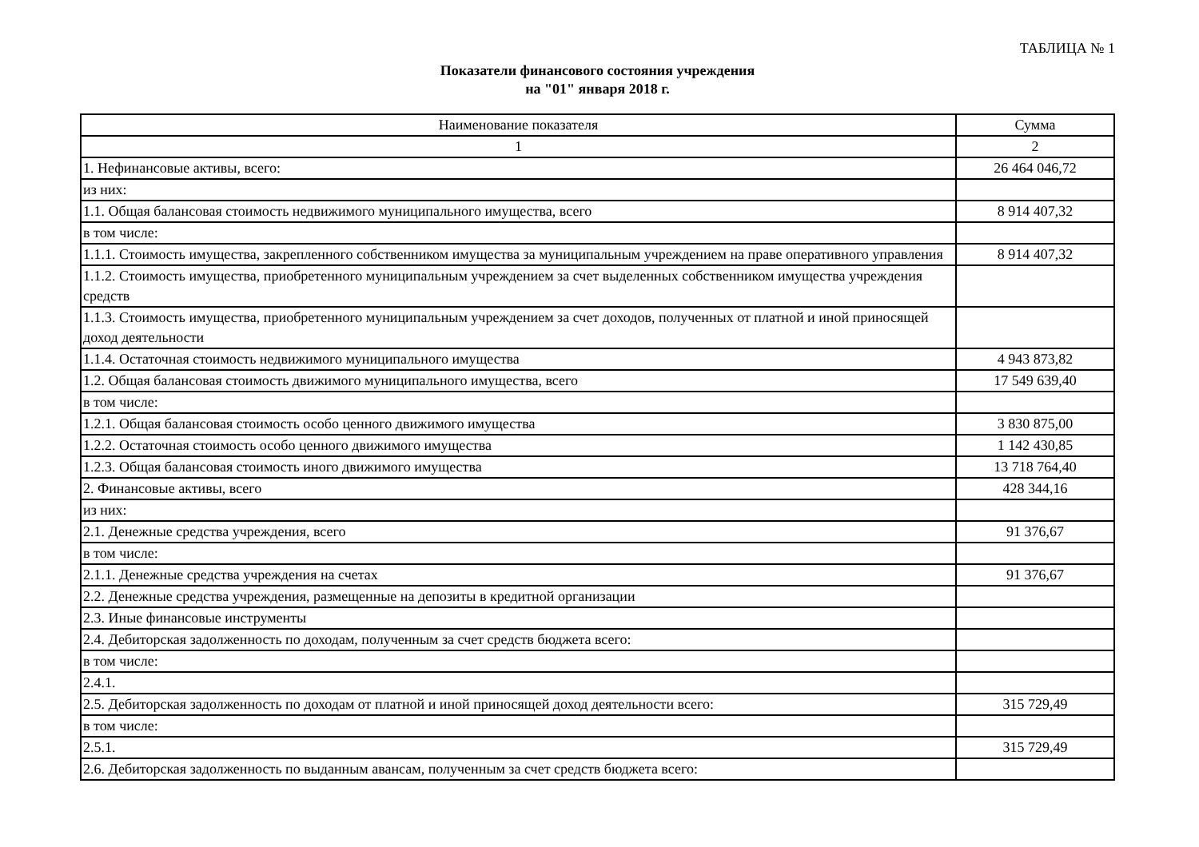ТАБЛИЦА № 1
Показатели финансового состояния учреждения
на "01" января 2018 г.
| Наименование показателя | Сумма |
| --- | --- |
| 1 | 2 |
| 1. Нефинансовые активы, всего: | 26 464 046,72 |
| из них: | |
| 1.1. Общая балансовая стоимость недвижимого муниципального имущества, всего | 8 914 407,32 |
| в том числе: | |
| 1.1.1. Стоимость имущества, закрепленного собственником имущества за муниципальным учреждением на праве оперативного управления | 8 914 407,32 |
| 1.1.2. Стоимость имущества, приобретенного муниципальным учреждением за счет выделенных собственником имущества учреждения средств | |
| 1.1.3. Стоимость имущества, приобретенного муниципальным учреждением за счет доходов, полученных от платной и иной приносящей доход деятельности | |
| 1.1.4. Остаточная стоимость недвижимого муниципального имущества | 4 943 873,82 |
| 1.2. Общая балансовая стоимость движимого муниципального имущества, всего | 17 549 639,40 |
| в том числе: | |
| 1.2.1. Общая балансовая стоимость особо ценного движимого имущества | 3 830 875,00 |
| 1.2.2. Остаточная стоимость особо ценного движимого имущества | 1 142 430,85 |
| 1.2.3. Общая балансовая стоимость иного движимого имущества | 13 718 764,40 |
| 2. Финансовые активы, всего | 428 344,16 |
| из них: | |
| 2.1. Денежные средства учреждения, всего | 91 376,67 |
| в том числе: | |
| 2.1.1. Денежные средства учреждения на счетах | 91 376,67 |
| 2.2. Денежные средства учреждения, размещенные на депозиты в кредитной организации | |
| 2.3. Иные финансовые инструменты | |
| 2.4. Дебиторская задолженность по доходам, полученным за счет средств бюджета всего: | |
| в том числе: | |
| 2.4.1. | |
| 2.5. Дебиторская задолженность по доходам от платной и иной приносящей доход деятельности всего: | 315 729,49 |
| в том числе: | |
| 2.5.1. | 315 729,49 |
| 2.6. Дебиторская задолженность по выданным авансам, полученным за счет средств бюджета всего: | |